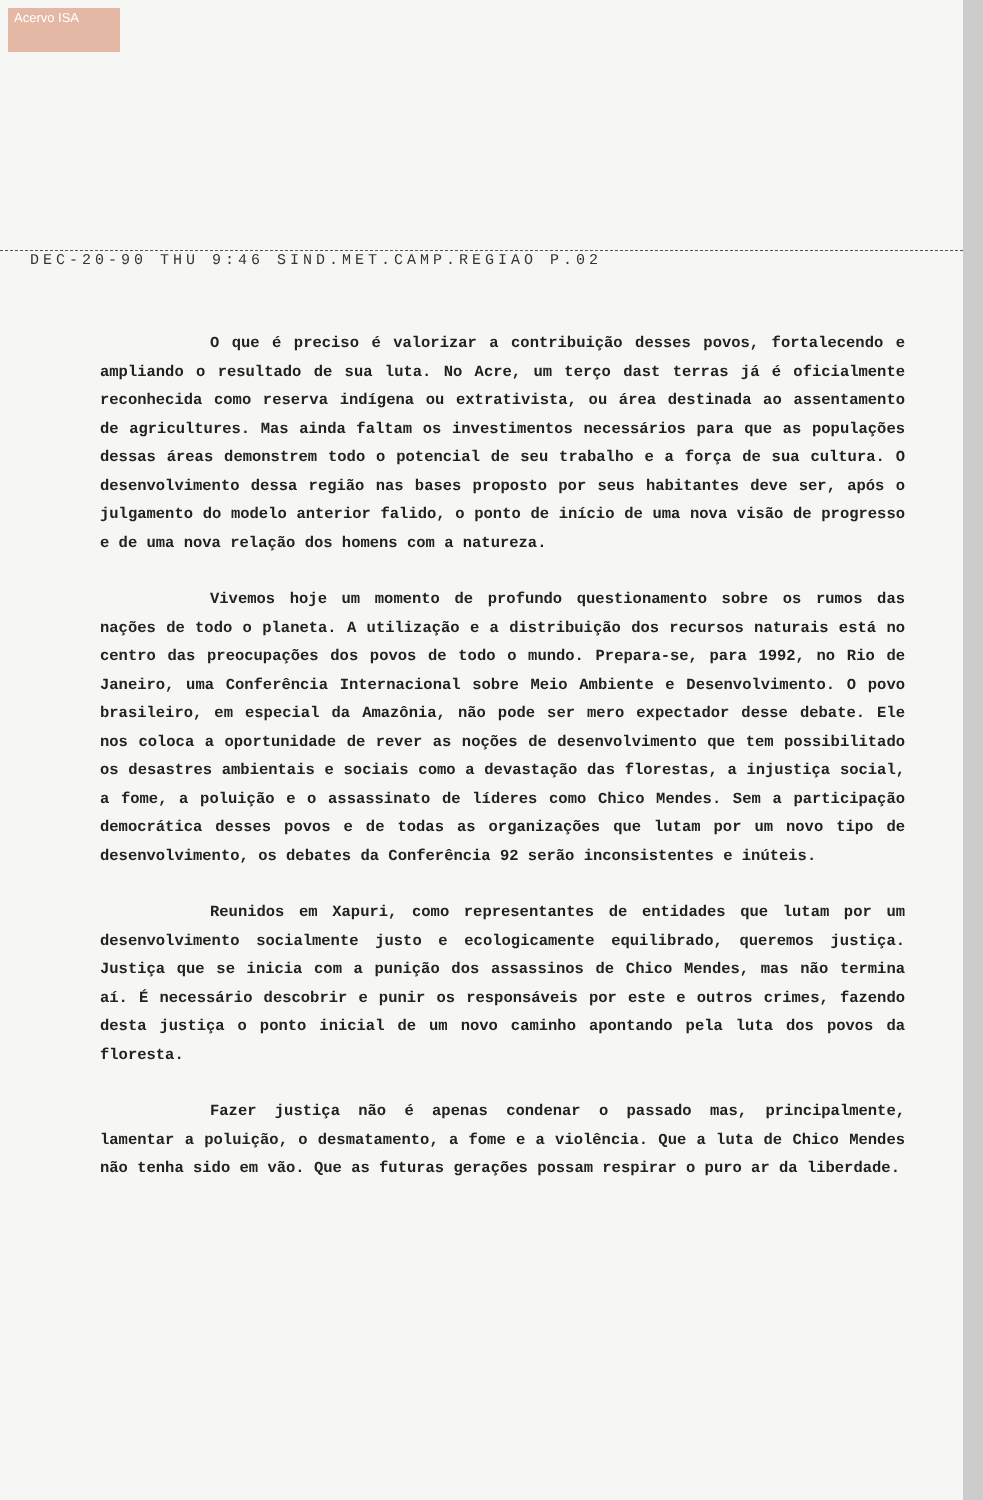Acervo ISA
DEC-20-90 THU 9:46 SIND.MET.CAMP.REGIAO P.02
O que é preciso é valorizar a contribuição desses povos, fortalecendo e ampliando o resultado de sua luta. No Acre, um terço dast terras já é oficialmente reconhecida como reserva indígena ou extrativista, ou área destinada ao assentamento de agricultures. Mas ainda faltam os investimentos necessários para que as populações dessas áreas demonstrem todo o potencial de seu trabalho e a força de sua cultura. O desenvolvimento dessa região nas bases proposto por seus habitantes deve ser, após o julgamento do modelo anterior falido, o ponto de início de uma nova visão de progresso e de uma nova relação dos homens com a natureza.
Vivemos hoje um momento de profundo questionamento sobre os rumos das nações de todo o planeta. A utilização e a distribuição dos recursos naturais está no centro das preocupações dos povos de todo o mundo. Prepara-se, para 1992, no Rio de Janeiro, uma Conferência Internacional sobre Meio Ambiente e Desenvolvimento. O povo brasileiro, em especial da Amazônia, não pode ser mero expectador desse debate. Ele nos coloca a oportunidade de rever as noções de desenvolvimento que tem possibilitado os desastres ambientais e sociais como a devastação das florestas, a injustiça social, a fome, a poluição e o assassinato de líderes como Chico Mendes. Sem a participação democrática desses povos e de todas as organizações que lutam por um novo tipo de desenvolvimento, os debates da Conferência 92 serão inconsistentes e inúteis.
Reunidos em Xapuri, como representantes de entidades que lutam por um desenvolvimento socialmente justo e ecologicamente equilibrado, queremos justiça. Justiça que se inicia com a punição dos assassinos de Chico Mendes, mas não termina aí. É necessário descobrir e punir os responsáveis por este e outros crimes, fazendo desta justiça o ponto inicial de um novo caminho apontando pela luta dos povos da floresta.
Fazer justiça não é apenas condenar o passado mas, principalmente, lamentar a poluição, o desmatamento, a fome e a violência. Que a luta de Chico Mendes não tenha sido em vão. Que as futuras gerações possam respirar o puro ar da liberdade.